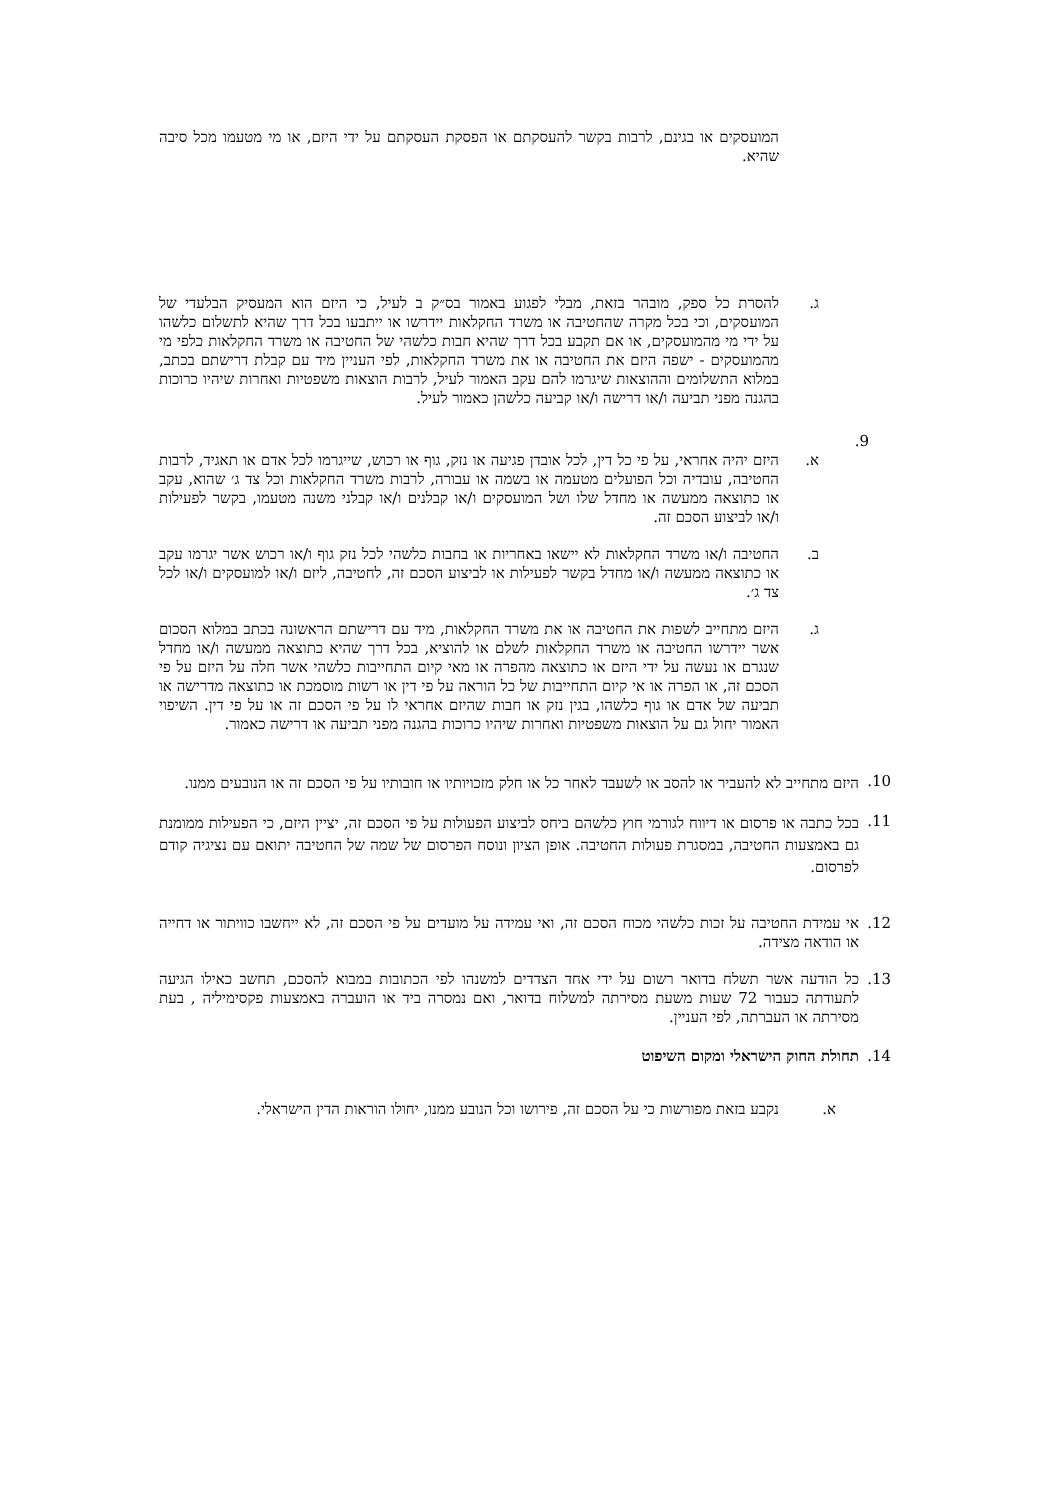המועסקים או בגינם, לרבות בקשר להעסקתם או הפסקת העסקתם על ידי היזם, או מי מטעמו מכל סיבה שהיא.
ג. להסרת כל ספק, מובהר בזאת, מבלי לפגוע באמור בס״ק ב לעיל, כי היזם הוא המעסיק הבלעדי של המועסקים, וכי בכל מקרה שהחטיבה או משרד החקלאות יידרשו או ייתבעו בכל דרך שהיא לתשלום כלשהו על ידי מי מהמועסקים, או אם תקבע בכל דרך שהיא חבות כלשהי של החטיבה או משרד החקלאות כלפי מי מהמועסקים - ישפה היזם את החטיבה או את משרד החקלאות, לפי העניין מיד עם קבלת דרישתם בכתב, במלוא התשלומים וההוצאות שיגרמו להם עקב האמור לעיל, לרבות הוצאות משפטיות ואחרות שיהיו כרוכות בהגנה מפני תביעה ו/או דרישה ו/או קביעה כלשהן כאמור לעיל.
9.
א. היזם יהיה אחראי, על פי כל דין, לכל אובדן פגיעה או נזק, גוף או רכוש, שייגרמו לכל אדם או תאגיד, לרבות החטיבה, עובדיה וכל הפועלים מטעמה או בשמה או עבורה, לרבות משרד החקלאות וכל צד ג׳ שהוא, עקב או כתוצאה ממעשה או מחדל שלו ושל המועסקים ו/או קבלנים ו/או קבלני משנה מטעמו, בקשר לפעילות ו/או לביצוע הסכם זה.
ב. החטיבה ו/או משרד החקלאות לא יישאו באחריות או בחבות כלשהי לכל נזק גוף ו/או רכוש אשר יגרמו עקב או כתוצאה ממעשה ו/או מחדל בקשר לפעילות או לביצוע הסכם זה, לחטיבה, ליזם ו/או למועסקים ו/או לכל צד ג׳.
ג. היזם מתחייב לשפות את החטיבה או את משרד החקלאות, מיד עם דרישתם הראשונה בכתב במלוא הסכום אשר יידרשו החטיבה או משרד החקלאות לשלם או להוציא, בכל דרך שהיא כתוצאה ממעשה ו/או מחדל שנגרם או נעשה על ידי היזם או כתוצאה מהפרה או מאי קיום התחייבות כלשהי אשר חלה על היזם על פי הסכם זה, או הפרה או אי קיום התחייבות של כל הוראה על פי דין או רשות מוסמכת או כתוצאה מדרישה או תביעה של אדם או גוף כלשהו, בגין נזק או חבות שהיזם אחראי לו על פי הסכם זה או על פי דין. השיפוי האמור יחול גם על הוצאות משפטיות ואחרות שיהיו כרוכות בהגנה מפני תביעה או דרישה כאמור.
10.
היזם מתחייב לא להעביר או להסב או לשעבד לאחר כל או חלק מזכויותיו או חובותיו על פי הסכם זה או הנובעים ממנו.
11.
בכל כתבה או פרסום או דיווח לגורמי חוץ כלשהם ביחס לביצוע הפעולות על פי הסכם זה, יציין היזם, כי הפעילות ממומנת גם באמצעות החטיבה, במסגרת פעולות החטיבה. אופן הציון ונוסח הפרסום של שמה של החטיבה יתואם עם נציגיה קודם לפרסום.
12. אי עמידת החטיבה על זכות כלשהי מכוח הסכם זה, ואי עמידה על מועדים על פי הסכם זה, לא ייחשבו כוויתור או דחייה או הודאה מצידה.
13. כל הודעה אשר תשלח בדואר רשום על ידי אחד הצדדים למשנהו לפי הכתובות במבוא להסכם, תחשב כאילו הגיעה לתעודתה כעבור 72 שעות משעת מסירתה למשלוח בדואר, ואם נמסרה ביד או הועברה באמצעות פקסימיליה , בעת מסירתה או העברתה, לפי העניין.
14. תחולת החוק הישראלי ומקום השיפוט
א. נקבע בזאת מפורשות כי על הסכם זה, פירושו וכל הנובע ממנו, יחולו הוראות הדין הישראלי.